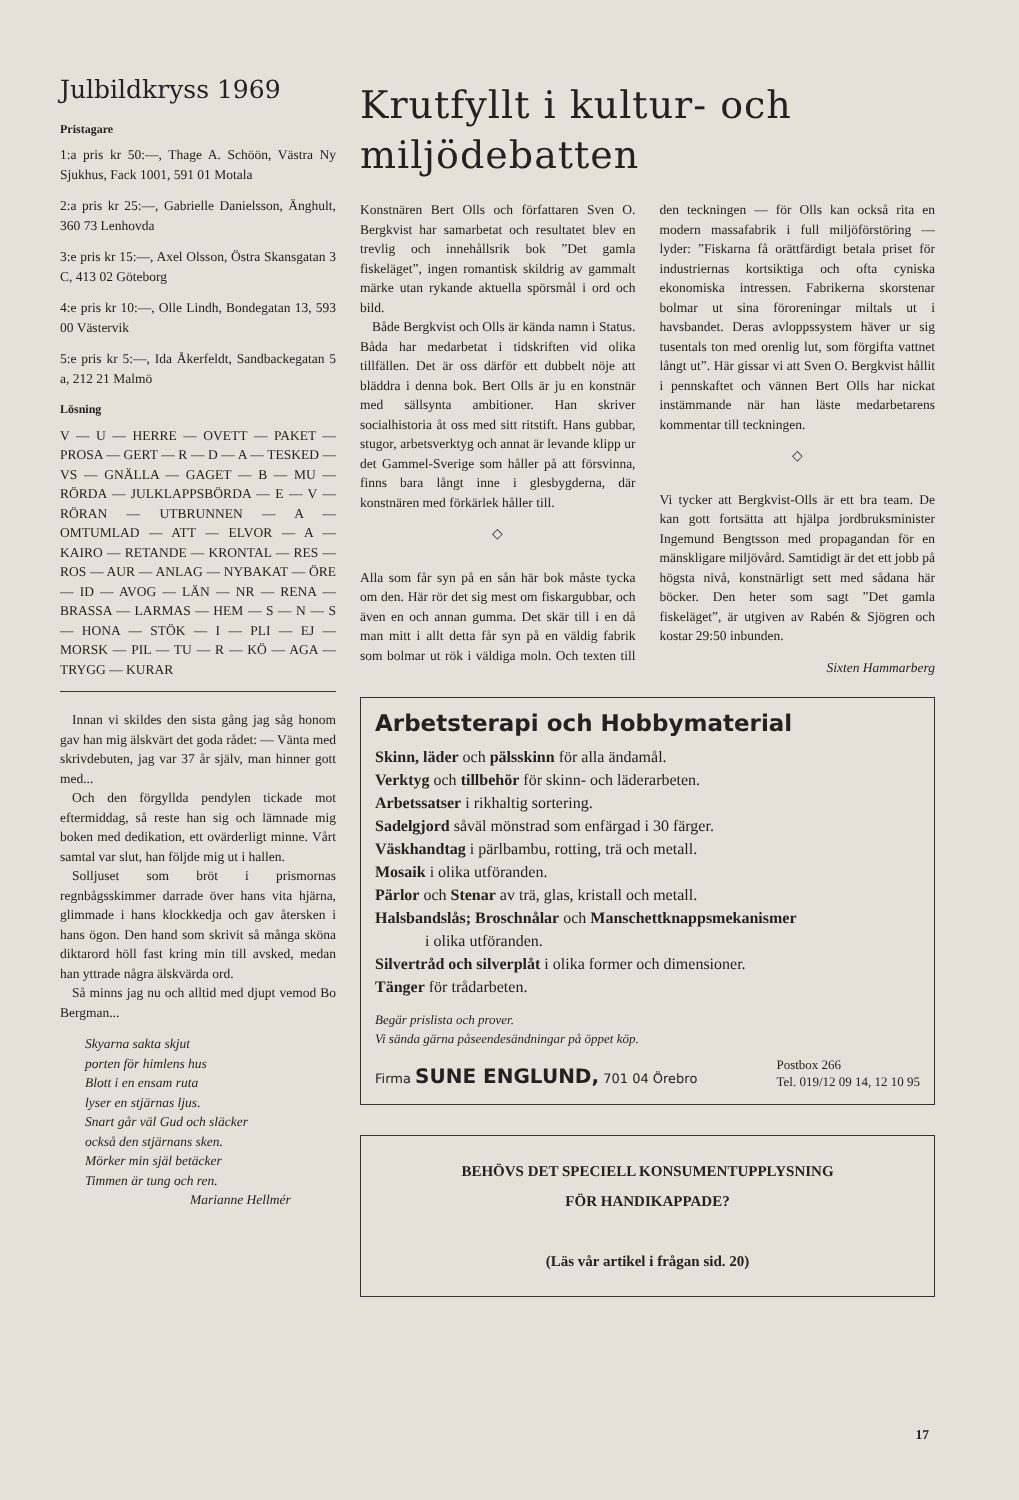Julbildkryss 1969
Pristagare
1:a pris kr 50:—, Thage A. Schöön, Västra Ny Sjukhus, Fack 1001, 591 01 Motala
2:a pris kr 25:—, Gabrielle Danielsson, Änghult, 360 73 Lenhovda
3:e pris kr 15:—, Axel Olsson, Östra Skansgatan 3 C, 413 02 Göteborg
4:e pris kr 10:—, Olle Lindh, Bondegatan 13, 593 00 Västervik
5:e pris kr 5:—, Ida Åkerfeldt, Sandbackegatan 5 a, 212 21 Malmö
Lösning
V — U — HERRE — OVETT — PAKET — PROSA — GERT — R — D — A — TESKED — VS — GNÄLLA — GAGET — B — MU — RÖRDA — JULKLAPPSBÖRDA — E — V — RÖRAN — UTBRUNNEN — A — OMTUMLAD — ATT — ELVOR — A — KAIRO — RETANDE — KRONTAL — RES — ROS — AUR — ANLAG — NYBAKAT — ÖRE — ID — AVOG — LÄN — NR — RENA — BRASSA — LARMAS — HEM — S — N — S — HONA — STÖK — I — PLI — EJ — MORSK — PIL — TU — R — KÖ — AGA — TRYGG — KURAR
Innan vi skildes den sista gång jag såg honom gav han mig älskvärt det goda rådet: — Vänta med skrivdebuten, jag var 37 år själv, man hinner gott med...
Och den förgyllda pendylen tickade mot eftermiddag, så reste han sig och lämnade mig boken med dedikation, ett ovärderligt minne. Vårt samtal var slut, han följde mig ut i hallen.
Solljuset som bröt i prismornas regnbågsskimmer darrade över hans vita hjärna, glimmade i hans klockkedja och gav återsken i hans ögon. Den hand som skrivit så många sköna diktarord höll fast kring min till avsked, medan han yttrade några älskvärda ord.
Så minns jag nu och alltid med djupt vemod Bo Bergman...
Skyarna sakta skjut
porten för himlens hus
Blott i en ensam ruta
lyser en stjärnas ljus.
Snart går väl Gud och släcker
också den stjärnans sken.
Mörker min själ betäcker
Timmen är tung och ren.
Marianne Hellmér
Krutfyllt i kultur- och miljödebatten
Konstnären Bert Olls och författaren Sven O. Bergkvist har samarbetat och resultatet blev en trevlig och innehållsrik bok ”Det gamla fiskeläget”, ingen romantisk skildrig av gammalt märke utan rykande aktuella spörsmål i ord och bild.
Både Bergkvist och Olls är kända namn i Status. Båda har medarbetat i tidskriften vid olika tillfällen. Det är oss därför ett dubbelt nöje att bläddra i denna bok. Bert Olls är ju en konstnär med sällsynta ambitioner. Han skriver socialhistoria åt oss med sitt ritstift. Hans gubbar, stugor, arbetsverktyg och annat är levande klipp ur det Gammel-Sverige som håller på att försvinna, finns bara långt inne i glesbygderna, där konstnären med förkärlek håller till.
◇
Alla som får syn på en sån här bok måste tycka om den. Här rör det sig mest om fiskargubbar, och även en och annan gumma. Det skär till i en då man mitt i allt detta får syn på en väldig fabrik som bolmar ut rök i väldiga moln. Och texten till den teckningen — för Olls kan också rita en modern massafabrik i full miljöförstöring — lyder: ”Fiskarna få orättfärdigt betala priset för industriernas kortsiktiga och ofta cyniska ekonomiska intressen. Fabrikerna skorstenar bolmar ut sina föroreningar miltals ut i havsbandet. Deras avloppssystem häver ur sig tusentals ton med orenlig lut, som förgifta vattnet långt ut”. Här gissar vi att Sven O. Bergkvist hållit i pennskaftet och vännen Bert Olls har nickat instämmande när han läste medarbetarens kommentar till teckningen.
◇
Vi tycker att Bergkvist-Olls är ett bra team. De kan gott fortsätta att hjälpa jordbruksminister Ingemund Bengtsson med propagandan för en mänskligare miljövård. Samtidigt är det ett jobb på högsta nivå, konstnärligt sett med sådana här böcker. Den heter som sagt ”Det gamla fiskeläget”, är utgiven av Rabén & Sjögren och kostar 29:50 inbunden.
Sixten Hammarberg
Arbetsterapi och Hobbymaterial
Skinn, läder och pälsskinn för alla ändamål.
Verktyg och tillbehör för skinn- och läderarbeten.
Arbetssatser i rikhaltig sortering.
Sadelgjord såväl mönstrad som enfärgad i 30 färger.
Väskhandtag i pärlbambu, rotting, trä och metall.
Mosaik i olika utföranden.
Pärlor och Stenar av trä, glas, kristall och metall.
Halsbandslås; Broschnålar och Manschettknappsmekanismer
i olika utföranden.
Silvertråd och silverplåt i olika former och dimensioner.
Tänger för trådarbeten.
Begär prislista och prover.
Vi sända gärna påseendesändningar på öppet köp.
Firma SUNE ENGLUND, 701 04 Örebro Postbox 266
Tel. 019/12 09 14, 12 10 95
BEHÖVS DET SPECIELL KONSUMENTUPPLYSNING
FÖR HANDIKAPPADE?
(Läs vår artikel i frågan sid. 20)
17